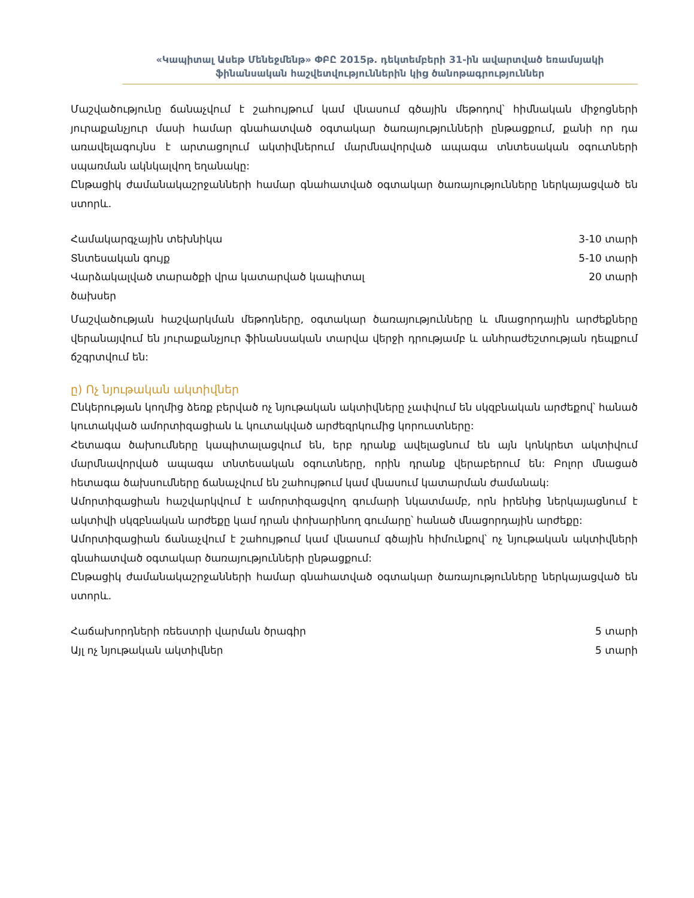«Կապիտալ Ասեթ Մենեջմենթ» ՓԲԸ 2015թ. դեկտեմբերի 31-ին ավարտված եռամսյակի
ֆինանսական հաշվետվություններին կից ծանոթագրություններ
Մաշվածությունը ճանաչվում է շահույթում կամ վնասում գծային մեթոդով՝ հիմնական միջոցների յուրաքանչյուր մասի համար գնահատված օգտակար ծառայությունների ընթացքում, քանի որ դա առավելագույնս է արտացոլում ակտիվներում մարմնավորված ապագա տնտեսական օգուտների սպառման ակնկալվող եղանակը:
Ընթացիկ ժամանակաշրջանների համար գնահատված օգտակար ծառայությունները ներկայացված են ստորև.
| Համակարգչային տեխնիկա | 3-10 տարի |
| Տնտեսական գույք | 5-10 տարի |
| Վարձակալված տարածքի վրա կատարված կապիտալ ծախսեր | 20 տարի |
Մաշվածության հաշվարկման մեթոդները, օգտակար ծառայությունները և մնացորդային արժեքները վերանայվում են յուրաքանչյուր ֆինանսական տարվա վերջի դրությամբ և անհրաժեշտության դեպքում ճշգրտվում են:
ը) Ոչ նյութական ակտիվներ
Ընկերության կողմից ձեռք բերված ոչ նյութական ակտիվները չափվում են սկզբնական արժեքով՝ հանած կուտակված ամորտիզացիան և կուտակված արժեզրկումից կորուստները:
Հետագա ծախումները կապիտալացվում են, երբ դրանք ավելացնում են այն կոնկրետ ակտիվում մարմնավորված ապագա տնտեսական օգուտները, որին դրանք վերաբերում են: Բոլոր մնացած հետագա ծախսումները ճանաչվում են շահույթում կամ վնասում կատարման ժամանակ:
Ամորտիզացիան հաշվարկվում է ամորտիզացվող գումարի նկատմամբ, որն իրենից ներկայացնում է ակտիվի սկզբնական արժեքը կամ դրան փոխարինող գումարը՝ հանած մնացորդային արժեքը:
Ամորտիզացիան ճանաչվում է շահույթում կամ վնասում գծային հիմունքով՝ ոչ նյութական ակտիվների գնահատված օգտակար ծառայությունների ընթացքում:
Ընթացիկ ժամանակաշրջանների համար գնահատված օգտակար ծառայությունները ներկայացված են ստորև.
| Հաճախորդների ռեեստրի վարման ծրագիր | 5 տարի |
| Այլ ոչ նյութական ակտիվներ | 5 տարի |